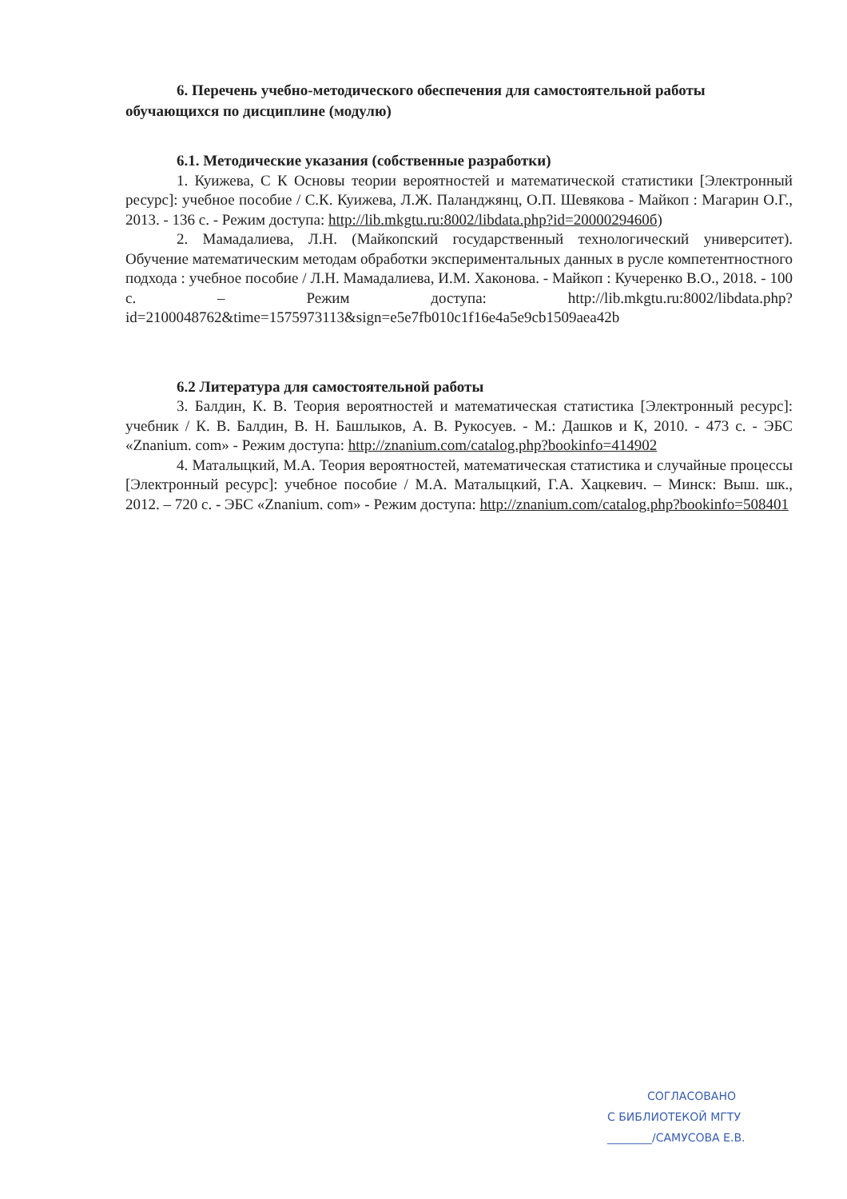6. Перечень учебно-методического обеспечения для самостоятельной работы обучающихся по дисциплине (модулю)
6.1. Методические указания (собственные разработки)
1. Куижева, С К Основы теории вероятностей и математической статистики [Электронный ресурс]: учебное пособие / С.К. Куижева, Л.Ж. Паланджянц, О.П. Шевякова - Майкоп : Магарин О.Г., 2013. - 136 с. - Режим доступа: http://lib.mkgtu.ru:8002/libdata.php?id=2000029460б)
2. Мамадалиева, Л.Н. (Майкопский государственный технологический университет). Обучение математическим методам обработки экспериментальных данных в русле компетентностного подхода : учебное пособие / Л.Н. Мамадалиева, И.М. Хаконова. - Майкоп : Кучеренко В.О., 2018. - 100 с. – Режим доступа: http://lib.mkgtu.ru:8002/libdata.php?id=2100048762&time=1575973113&sign=e5e7fb010c1f16e4a5e9cb1509aea42b
6.2 Литература для самостоятельной работы
3. Балдин, К. В. Теория вероятностей и математическая статистика [Электронный ресурс]: учебник / К. В. Балдин, В. Н. Башлыков, А. В. Рукосуев. - М.: Дашков и К, 2010. - 473 с. - ЭБС «Znanium. com» - Режим доступа: http://znanium.com/catalog.php?bookinfo=414902
4. Маталыцкий, М.А. Теория вероятностей, математическая статистика и случайные процессы [Электронный ресурс]: учебное пособие / М.А. Маталыцкий, Г.А. Хацкевич. – Минск: Выш. шк., 2012. – 720 с. - ЭБС «Znanium. com» - Режим доступа: http://znanium.com/catalog.php?bookinfo=508401
СОГЛАСОВАНО
С БИБЛИОТЕКОЙ МГТУ
________/САМУСОВА Е.В.